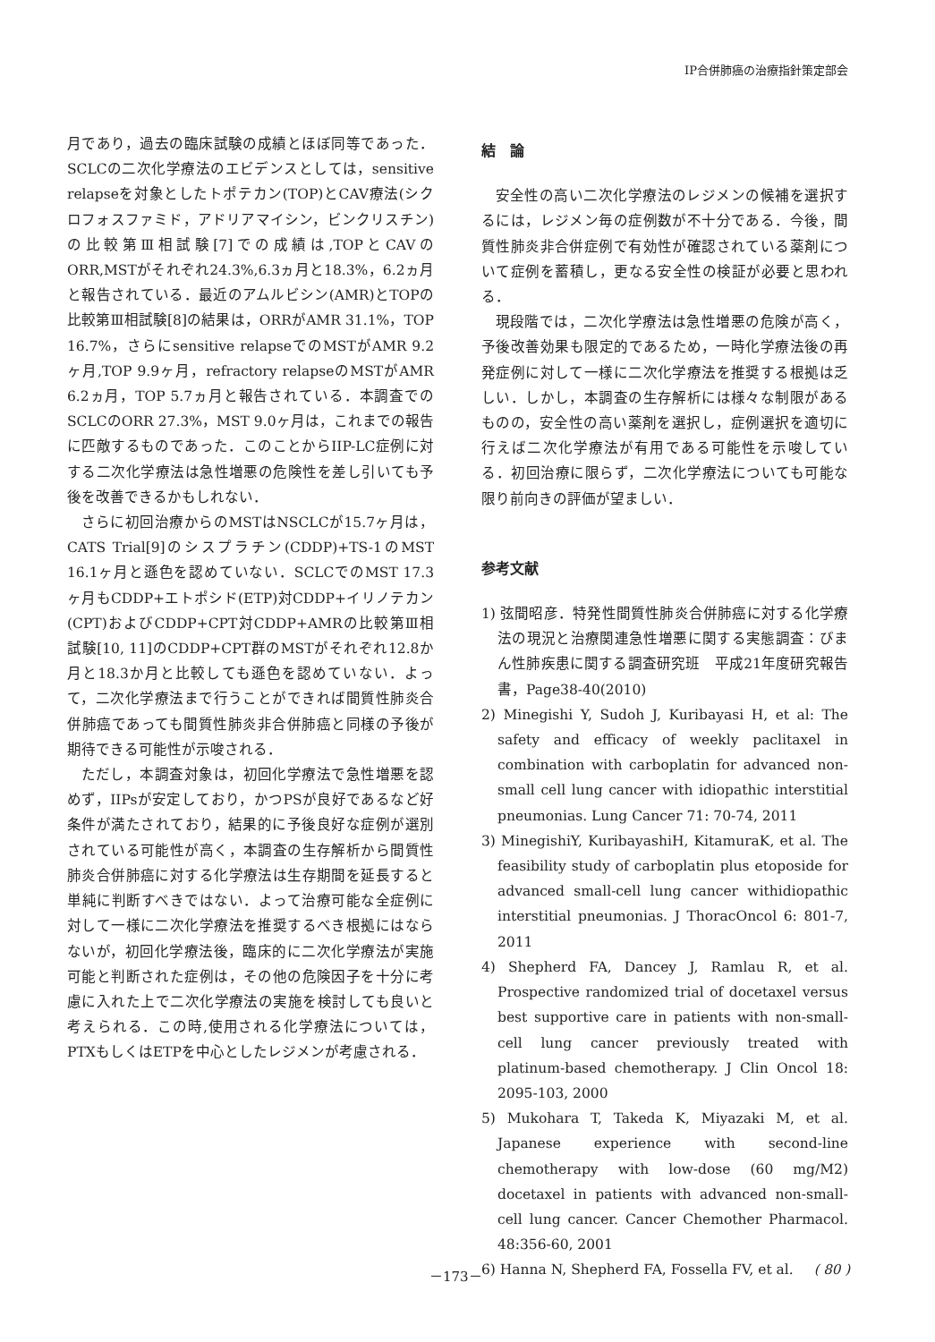IP合併肺癌の治療指針策定部会
月であり，過去の臨床試験の成績とほぼ同等であった．SCLCの二次化学療法のエビデンスとしては，sensitive relapseを対象としたトポテカン(TOP)とCAV療法(シクロフォスファミド，アドリアマイシン，ビンクリスチン)の比較第Ⅲ相試験[7]での成績は,TOPとCAVのORR,MSTがそれぞれ24.3%,6.3ヵ月と18.3%，6.2ヵ月と報告されている．最近のアムルビシン(AMR)とTOPの比較第Ⅲ相試験[8]の結果は，ORRがAMR 31.1%，TOP 16.7%，さらにsensitive relapseでのMSTがAMR 9.2ヶ月,TOP 9.9ヶ月，refractory relapseのMSTがAMR 6.2ヵ月，TOP 5.7ヵ月と報告されている．本調査でのSCLCのORR 27.3%，MST 9.0ヶ月は，これまでの報告に匹敵するものであった．このことからIIP-LC症例に対する二次化学療法は急性増悪の危険性を差し引いても予後を改善できるかもしれない．
さらに初回治療からのMSTはNSCLCが15.7ヶ月は，CATS Trial[9]のシスプラチン(CDDP)+TS-1のMST 16.1ヶ月と遜色を認めていない．SCLCでのMST 17.3ヶ月もCDDP+エトポシド(ETP)対CDDP+イリノテカン(CPT)およびCDDP+CPT対CDDP+AMRの比較第Ⅲ相試験[10, 11]のCDDP+CPT群のMSTがそれぞれ12.8か月と18.3か月と比較しても遜色を認めていない．よって，二次化学療法まで行うことができれば間質性肺炎合併肺癌であっても間質性肺炎非合併肺癌と同様の予後が期待できる可能性が示唆される．
ただし，本調査対象は，初回化学療法で急性増悪を認めず，IIPsが安定しており，かつPSが良好であるなど好条件が満たされており，結果的に予後良好な症例が選別されている可能性が高く，本調査の生存解析から間質性肺炎合併肺癌に対する化学療法は生存期間を延長すると単純に判断すべきではない．よって治療可能な全症例に対して一様に二次化学療法を推奨するべき根拠にはならないが，初回化学療法後，臨床的に二次化学療法が実施可能と判断された症例は，その他の危険因子を十分に考慮に入れた上で二次化学療法の実施を検討しても良いと考えられる．この時,使用される化学療法については，PTXもしくはETPを中心としたレジメンが考慮される．
結　論
安全性の高い二次化学療法のレジメンの候補を選択するには，レジメン毎の症例数が不十分である．今後，間質性肺炎非合併症例で有効性が確認されている薬剤について症例を蓄積し，更なる安全性の検証が必要と思われる．
現段階では，二次化学療法は急性増悪の危険が高く，予後改善効果も限定的であるため，一時化学療法後の再発症例に対して一様に二次化学療法を推奨する根拠は乏しい．しかし，本調査の生存解析には様々な制限があるものの，安全性の高い薬剤を選択し，症例選択を適切に行えば二次化学療法が有用である可能性を示唆している．初回治療に限らず，二次化学療法についても可能な限り前向きの評価が望ましい．
参考文献
1) 弦間昭彦．特発性間質性肺炎合併肺癌に対する化学療法の現況と治療関連急性増悪に関する実態調査：びまん性肺疾患に関する調査研究班　平成21年度研究報告書，Page38-40(2010)
2) Minegishi Y, Sudoh J, Kuribayasi H, et al: The safety and efficacy of weekly paclitaxel in combination with carboplatin for advanced non-small cell lung cancer with idiopathic interstitial pneumonias. Lung Cancer 71: 70-74, 2011
3) MinegishiY, KuribayashiH, KitamuraK, et al. The feasibility study of carboplatin plus etoposide for advanced small-cell lung cancer withidiopathic interstitial pneumonias. J ThoracOncol 6: 801-7, 2011
4) Shepherd FA, Dancey J, Ramlau R, et al. Prospective randomized trial of docetaxel versus best supportive care in patients with non-small-cell lung cancer previously treated with platinum-based chemotherapy. J Clin Oncol 18: 2095-103, 2000
5) Mukohara T, Takeda K, Miyazaki M, et al. Japanese experience with second-line chemotherapy with low-dose (60 mg/M2) docetaxel in patients with advanced non-small-cell lung cancer. Cancer Chemother Pharmacol. 48:356-60, 2001
6) Hanna N, Shepherd FA, Fossella FV, et al.
－173－ ( 80 )